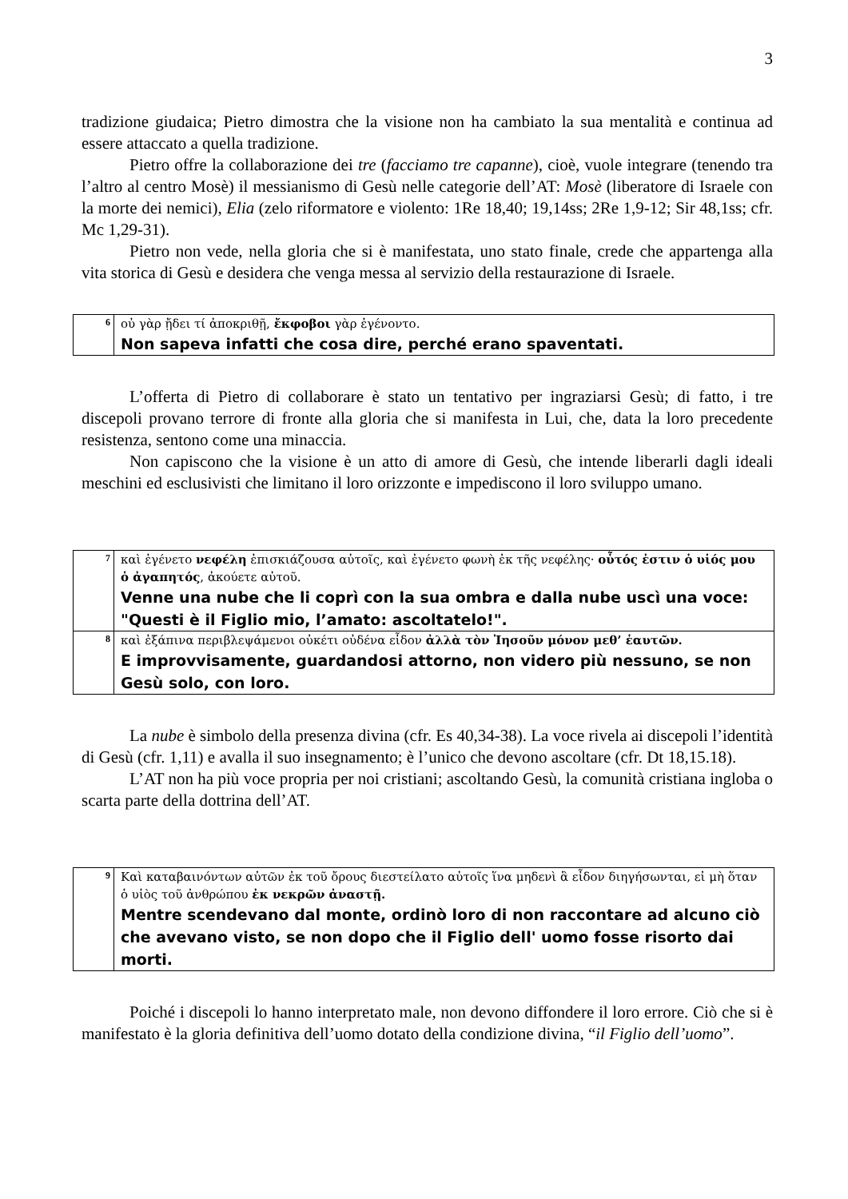3
tradizione giudaica; Pietro dimostra che la visione non ha cambiato la sua mentalità e continua ad essere attaccato a quella tradizione.
Pietro offre la collaborazione dei tre (facciamo tre capanne), cioè, vuole integrare (tenendo tra l’altro al centro Mosè) il messianismo di Gesù nelle categorie dell’AT: Mosè (liberatore di Israele con la morte dei nemici), Elia (zelo riformatore e violento: 1Re 18,40; 19,14ss; 2Re 1,9-12; Sir 48,1ss; cfr. Mc 1,29-31).
Pietro non vede, nella gloria che si è manifestata, uno stato finale, crede che appartenga alla vita storica di Gesù e desidera che venga messa al servizio della restaurazione di Israele.
| 6 | οὐ γὰρ ᾔδει τί ἀποκριθῇ, ἔκφοβοι γὰρ ἐγένοντο. Non sapeva infatti che cosa dire, perché erano spaventati. |
L’offerta di Pietro di collaborare è stato un tentativo per ingraziarsi Gesù; di fatto, i tre discepoli provano terrore di fronte alla gloria che si manifesta in Lui, che, data la loro precedente resistenza, sentono come una minaccia.
Non capiscono che la visione è un atto di amore di Gesù, che intende liberarli dagli ideali meschini ed esclusivisti che limitano il loro orizzonte e impediscono il loro sviluppo umano.
| 7 | καὶ ἐγένετο νεφέλη ἐπισκιάζουσα αὐτοῖς, καὶ ἐγένετο φωνὴ ἐκ τῆς νεφέλης· οὗτός ἐστιν ὁ υἱός μου ὁ ἀγαπητός , ἀκούετε αὐτοῦ. Venne una nube che li coprì con la sua ombra e dalla nube uscì una voce: "Questi è il Figlio mio, l’amato: ascoltatelo!". |
| 8 | καὶ ἐξάπινα περιβλεψάμενοι οὐκέτι οὐδένα εἶδον ἀλλὰ τὸν Ἰησοῦν μόνον μεθ’ ἑαυτῶν. E improvvisamente, guardandosi attorno, non videro più nessuno, se non Gesù solo, con loro. |
La nube è simbolo della presenza divina (cfr. Es 40,34-38). La voce rivela ai discepoli l’identità di Gesù (cfr. 1,11) e avalla il suo insegnamento; è l’unico che devono ascoltare (cfr. Dt 18,15.18).
L’AT non ha più voce propria per noi cristiani; ascoltando Gesù, la comunità cristiana ingloba o scarta parte della dottrina dell’AT.
| 9 | Καὶ καταβαινόντων αὐτῶν ἐκ τοῦ ὄρους διεστείλατο αὐτοῖς ἵνα μηδενὶ ἃ εἶδον διηγήσωνται, εἰ μὴ ὅταν ὁ υἱὸς τοῦ ἀνθρώπου ἐκ νεκρῶν ἀναστῇ. Mentre scendevano dal monte, ordinò loro di non raccontare ad alcuno ciò che avevano visto, se non dopo che il Figlio dell' uomo fosse risorto dai morti. |
Poiché i discepoli lo hanno interpretato male, non devono diffondere il loro errore. Ciò che si è manifestato è la gloria definitiva dell’uomo dotato della condizione divina, “il Figlio dell’uomo”.